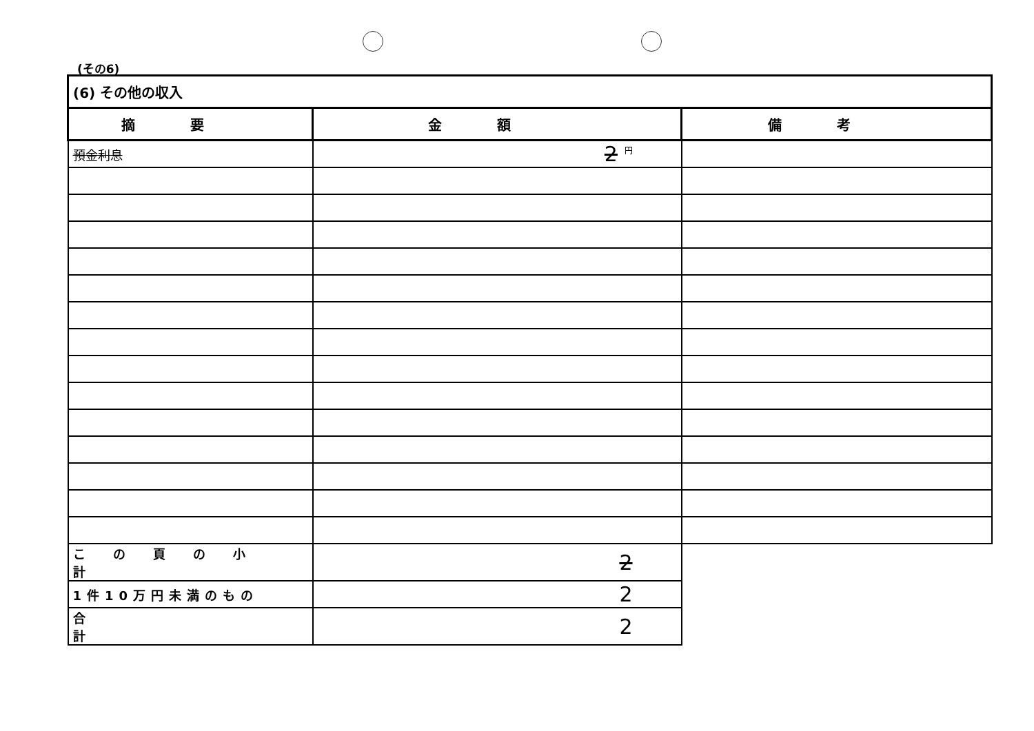(その6)
| (6) その他の収入 | | |
| 摘要 | 金額 | 備考 |
| 預金利息 | 2 <sup>円</sup> | |
| この頁の小計 | 2 | |
| 1件10万円未満のもの | 2 | |
| 合計 | 2 | |